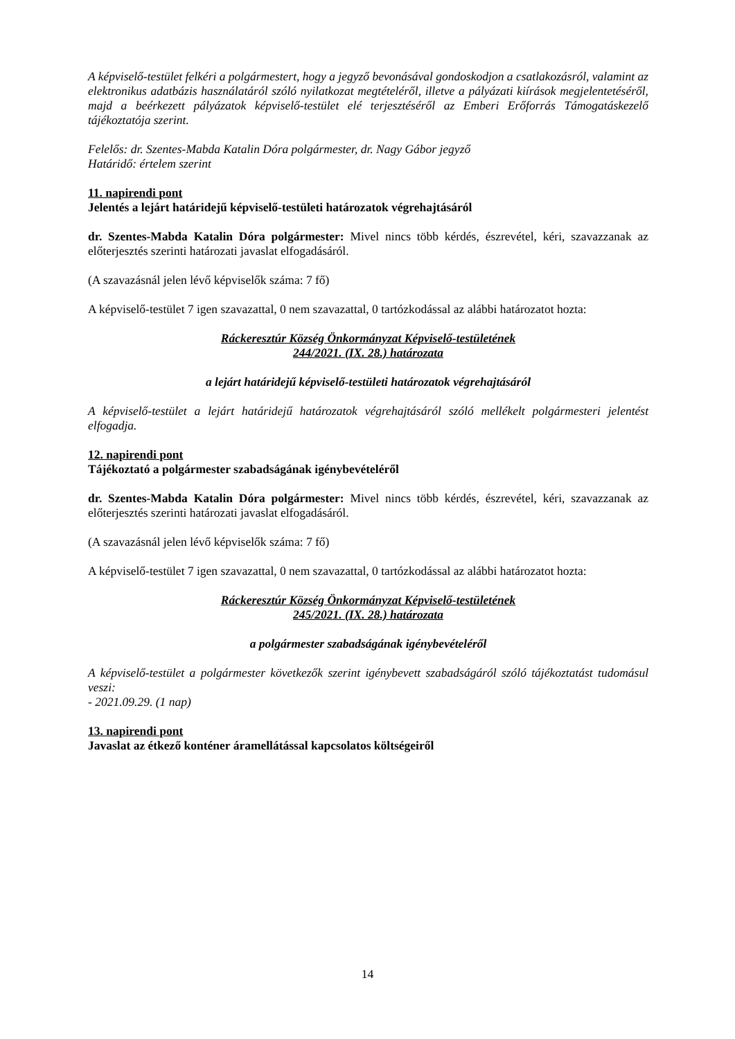A képviselő-testület felkéri a polgármestert, hogy a jegyző bevonásával gondoskodjon a csatlakozásról, valamint az elektronikus adatbázis használatáról szóló nyilatkozat megtételéről, illetve a pályázati kiírások megjelentetéséről, majd a beérkezett pályázatok képviselő-testület elé terjesztéséről az Emberi Erőforrás Támogatáskezelő tájékoztatója szerint.
Felelős: dr. Szentes-Mabda Katalin Dóra polgármester, dr. Nagy Gábor jegyző
Határidő: értelem szerint
11. napirendi pont
Jelentés a lejárt határidejű képviselő-testületi határozatok végrehajtásáról
dr. Szentes-Mabda Katalin Dóra polgármester: Mivel nincs több kérdés, észrevétel, kéri, szavazzanak az előterjesztés szerinti határozati javaslat elfogadásáról.
(A szavazásnál jelen lévő képviselők száma: 7 fő)
A képviselő-testület 7 igen szavazattal, 0 nem szavazattal, 0 tartózkodással az alábbi határozatot hozta:
Ráckeresztúr Község Önkormányzat Képviselő-testületének
244/2021. (IX. 28.) határozata
a lejárt határidejű képviselő-testületi határozatok végrehajtásáról
A képviselő-testület a lejárt határidejű határozatok végrehajtásáról szóló mellékelt polgármesteri jelentést elfogadja.
12. napirendi pont
Tájékoztató a polgármester szabadságának igénybevételéről
dr. Szentes-Mabda Katalin Dóra polgármester: Mivel nincs több kérdés, észrevétel, kéri, szavazzanak az előterjesztés szerinti határozati javaslat elfogadásáról.
(A szavazásnál jelen lévő képviselők száma: 7 fő)
A képviselő-testület 7 igen szavazattal, 0 nem szavazattal, 0 tartózkodással az alábbi határozatot hozta:
Ráckeresztúr Község Önkormányzat Képviselő-testületének
245/2021. (IX. 28.) határozata
a polgármester szabadságának igénybevételéről
A képviselő-testület a polgármester következők szerint igénybevett szabadságáról szóló tájékoztatást tudomásul veszi:
- 2021.09.29. (1 nap)
13. napirendi pont
Javaslat az étkező konténer áramellátással kapcsolatos költségeiről
14